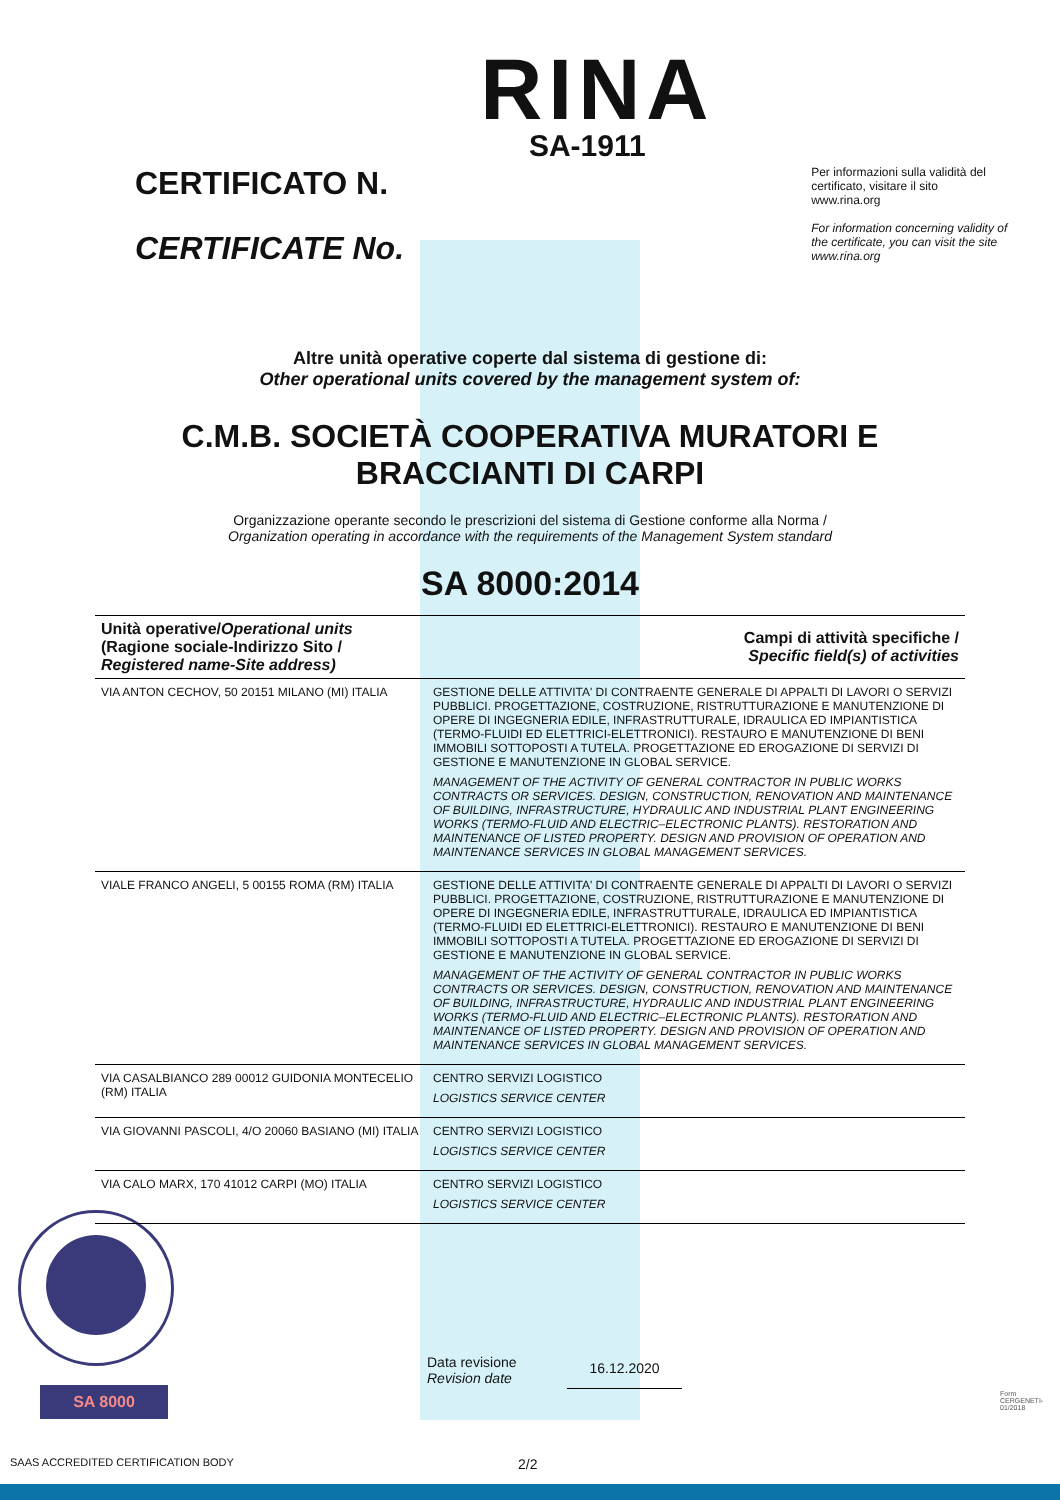CERTIFICATO N.
CERTIFICATE No.
RINA
SA-1911
Per informazioni sulla validità del certificato, visitare il sito www.rina.org
For information concerning validity of the certificate, you can visit the site www.rina.org
Altre unità operative coperte dal sistema di gestione di:
Other operational units covered by the management system of:
C.M.B. SOCIETÀ COOPERATIVA MURATORI E
BRACCIANTI DI CARPI
Organizzazione operante secondo le prescrizioni del sistema di Gestione conforme alla Norma /
Organization operating in accordance with the requirements of the Management System standard
SA 8000:2014
| Unità operative/ Operational units (Ragione sociale-Indirizzo Sito / Registered name-Site address) | Campi di attività specifiche / Specific field(s) of activities |
| --- | --- |
| VIA ANTON CECHOV, 50 20151 MILANO (MI) ITALIA | GESTIONE DELLE ATTIVITA' DI CONTRAENTE GENERALE DI APPALTI DI LAVORI O SERVIZI PUBBLICI. PROGETTAZIONE, COSTRUZIONE, RISTRUTTURAZIONE E MANUTENZIONE DI OPERE DI INGEGNERIA EDILE, INFRASTRUTTURALE, IDRAULICA ED IMPIANTISTICA (TERMO-FLUIDI ED ELETTRICI-ELETTRONICI). RESTAURO E MANUTENZIONE DI BENI IMMOBILI SOTTOPOSTI A TUTELA. PROGETTAZIONE ED EROGAZIONE DI SERVIZI DI GESTIONE E MANUTENZIONE IN GLOBAL SERVICE. MANAGEMENT OF THE ACTIVITY OF GENERAL CONTRACTOR IN PUBLIC WORKS CONTRACTS OR SERVICES. DESIGN, CONSTRUCTION, RENOVATION AND MAINTENANCE OF BUILDING, INFRASTRUCTURE, HYDRAULIC AND INDUSTRIAL PLANT ENGINEERING WORKS (TERMO-FLUID AND ELECTRIC–ELECTRONIC PLANTS). RESTORATION AND MAINTENANCE OF LISTED PROPERTY. DESIGN AND PROVISION OF OPERATION AND MAINTENANCE SERVICES IN GLOBAL MANAGEMENT SERVICES. |
| VIALE FRANCO ANGELI, 5 00155 ROMA (RM) ITALIA | GESTIONE DELLE ATTIVITA' DI CONTRAENTE GENERALE DI APPALTI DI LAVORI O SERVIZI PUBBLICI. PROGETTAZIONE, COSTRUZIONE, RISTRUTTURAZIONE E MANUTENZIONE DI OPERE DI INGEGNERIA EDILE, INFRASTRUTTURALE, IDRAULICA ED IMPIANTISTICA (TERMO-FLUIDI ED ELETTRICI-ELETTRONICI). RESTAURO E MANUTENZIONE DI BENI IMMOBILI SOTTOPOSTI A TUTELA. PROGETTAZIONE ED EROGAZIONE DI SERVIZI DI GESTIONE E MANUTENZIONE IN GLOBAL SERVICE. MANAGEMENT OF THE ACTIVITY OF GENERAL CONTRACTOR IN PUBLIC WORKS CONTRACTS OR SERVICES. DESIGN, CONSTRUCTION, RENOVATION AND MAINTENANCE OF BUILDING, INFRASTRUCTURE, HYDRAULIC AND INDUSTRIAL PLANT ENGINEERING WORKS (TERMO-FLUID AND ELECTRIC–ELECTRONIC PLANTS). RESTORATION AND MAINTENANCE OF LISTED PROPERTY. DESIGN AND PROVISION OF OPERATION AND MAINTENANCE SERVICES IN GLOBAL MANAGEMENT SERVICES. |
| VIA CASALBIANCO 289 00012 GUIDONIA MONTECELIO (RM) ITALIA | CENTRO SERVIZI LOGISTICO LOGISTICS SERVICE CENTER |
| VIA GIOVANNI PASCOLI, 4/O 20060 BASIANO (MI) ITALIA | CENTRO SERVIZI LOGISTICO LOGISTICS SERVICE CENTER |
| VIA CALO MARX, 170 41012 CARPI (MO) ITALIA | CENTRO SERVIZI LOGISTICO LOGISTICS SERVICE CENTER |
SA 8000
Data revisione
Revision date
16.12.2020
SAAS ACCREDITED CERTIFICATION BODY
2/2
Form CERGENETI-01/2018